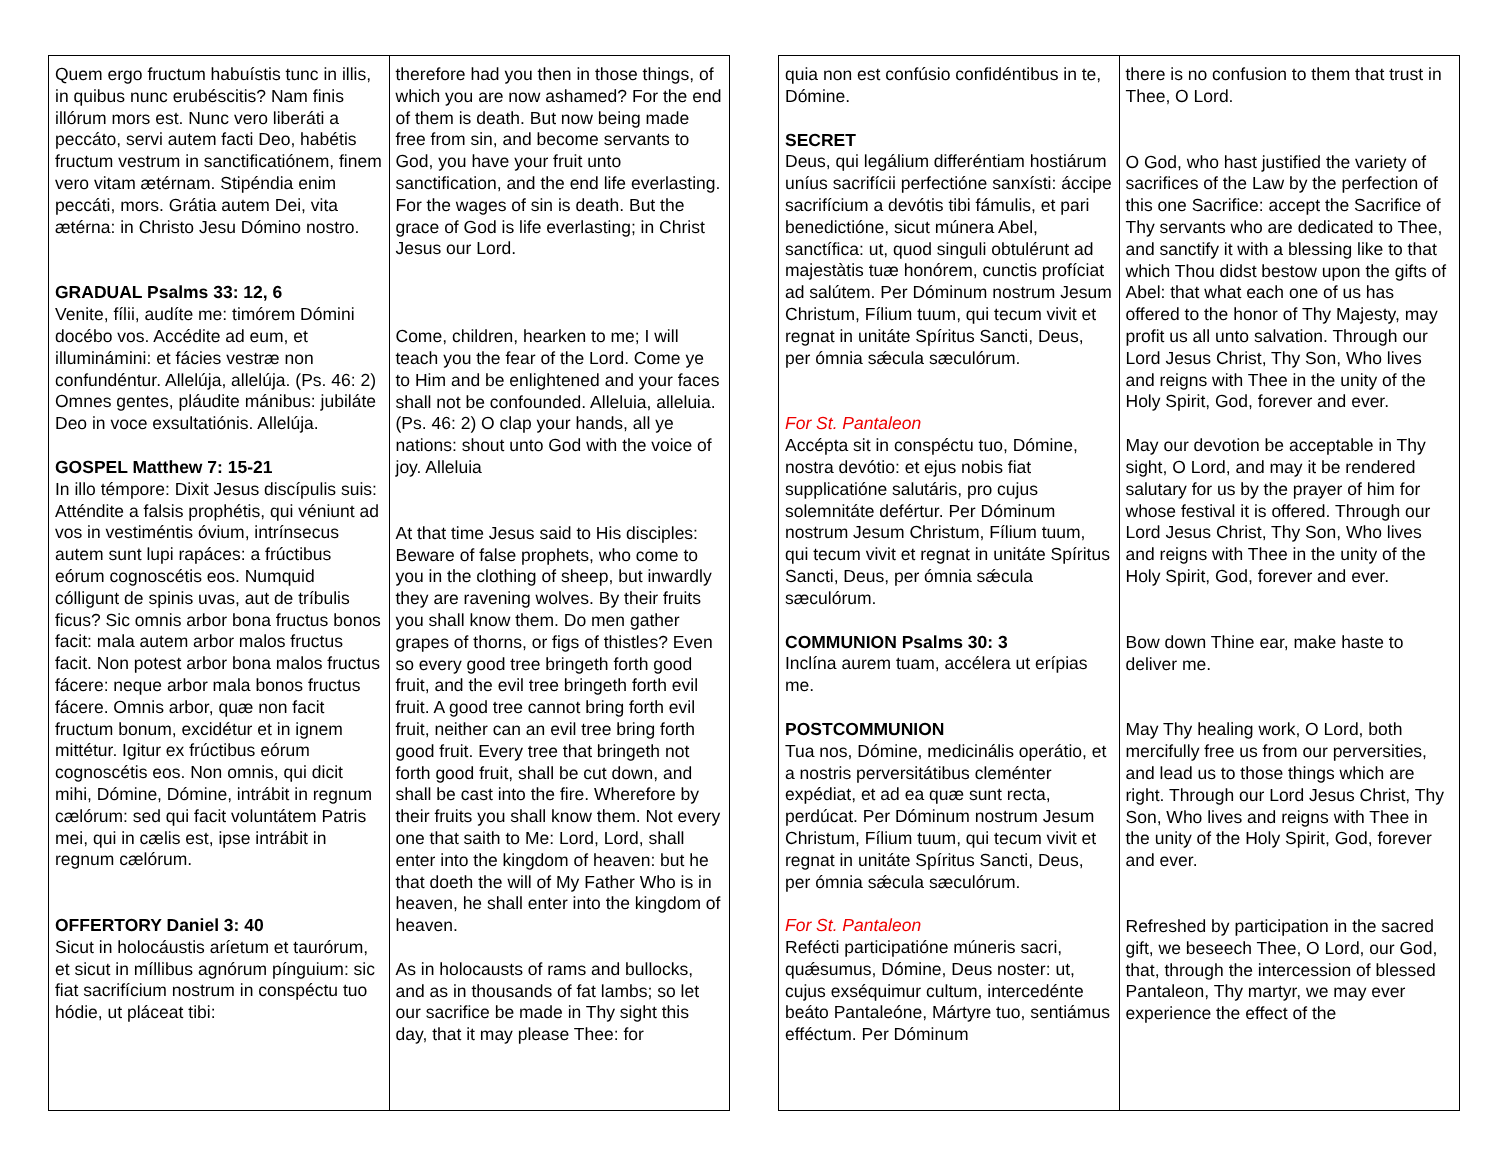| Quem ergo fructum habuístis tunc in illis, in quibus nunc erubéscitis? Nam finis illórum mors est. Nunc vero liberáti a peccáto, servi autem facti Deo, habétis fructum vestrum in sanctificatiónem, finem vero vitam ætérnam. Stipéndia enim peccáti, mors. Grátia autem Dei, vita ætérna: in Christo Jesu Dómino nostro. GRADUAL Psalms 33: 12, 6 Venite, fílii, audíte me: timórem Dómini docébo vos. Accédite ad eum, et illuminámini: et fácies vestræ non confundéntur. Allelúja, allelúja. (Ps. 46: 2) Omnes gentes, pláudite mánibus: jubiláte Deo in voce exsultatiónis. Allelúja. GOSPEL Matthew 7: 15-21 In illo témpore: Dixit Jesus discípulis suis: Atténdite a falsis prophétis, qui véniunt ad vos in vestiméntis óvium, intrínsecus autem sunt lupi rapáces: a frúctibus eórum cognoscétis eos. Numquid cólligunt de spinis uvas, aut de tríbulis ficus? Sic omnis arbor bona fructus bonos facit: mala autem arbor malos fructus facit. Non potest arbor bona malos fructus fácere: neque arbor mala bonos fructus fácere. Omnis arbor, quæ non facit fructum bonum, excidétur et in ignem mittétur. Igitur ex frúctibus eórum cognoscétis eos. Non omnis, qui dicit mihi, Dómine, Dómine, intrábit in regnum cælórum: sed qui facit voluntátem Patris mei, qui in cælis est, ipse intrábit in regnum cælórum. OFFERTORY Daniel 3: 40 Sicut in holocáustis aríetum et taurórum, et sicut in míllibus agnórum pínguium: sic fiat sacrifícium nostrum in conspéctu tuo hódie, ut pláceat tibi: | therefore had you then in those things, of which you are now ashamed? For the end of them is death. But now being made free from sin, and become servants to God, you have your fruit unto sanctification, and the end life everlasting. For the wages of sin is death. But the grace of God is life everlasting; in Christ Jesus our Lord. Come, children, hearken to me; I will teach you the fear of the Lord. Come ye to Him and be enlightened and your faces shall not be confounded. Alleluia, alleluia. (Ps. 46: 2) O clap your hands, all ye nations: shout unto God with the voice of joy. Alleluia At that time Jesus said to His disciples: Beware of false prophets, who come to you in the clothing of sheep, but inwardly they are ravening wolves. By their fruits you shall know them. Do men gather grapes of thorns, or figs of thistles? Even so every good tree bringeth forth good fruit, and the evil tree bringeth forth evil fruit. A good tree cannot bring forth evil fruit, neither can an evil tree bring forth good fruit. Every tree that bringeth not forth good fruit, shall be cut down, and shall be cast into the fire. Wherefore by their fruits you shall know them. Not every one that saith to Me: Lord, Lord, shall enter into the kingdom of heaven: but he that doeth the will of My Father Who is in heaven, he shall enter into the kingdom of heaven. As in holocausts of rams and bullocks, and as in thousands of fat lambs; so let our sacrifice be made in Thy sight this day, that it may please Thee: for |
| quia non est confúsio confidéntibus in te, Dómine. SECRET Deus, qui legálium differéntiam hostiárum uníus sacrifícii perfectióne sanxísti: áccipe sacrifícium a devótis tibi fámulis, et pari benedictióne, sicut múnera Abel, sanctífica: ut, quod singuli obtulérunt ad majestàtis tuæ honórem, cunctis profíciat ad salútem. Per Dóminum nostrum Jesum Christum, Fílium tuum, qui tecum vivit et regnat in unitáte Spíritus Sancti, Deus, per ómnia sǽcula sæculórum. For St. Pantaleon Accépta sit in conspéctu tuo, Dómine, nostra devótio: et ejus nobis fiat supplicatióne salutáris, pro cujus solemnitáte defértur. Per Dóminum nostrum Jesum Christum, Fílium tuum, qui tecum vivit et regnat in unitáte Spíritus Sancti, Deus, per ómnia sǽcula sæculórum. COMMUNION Psalms 30: 3 Inclína aurem tuam, accélera ut erípias me. POSTCOMMUNION Tua nos, Dómine, medicinális operátio, et a nostris perversitátibus cleménter expédiat, et ad ea quæ sunt recta, perdúcat. Per Dóminum nostrum Jesum Christum, Fílium tuum, qui tecum vivit et regnat in unitáte Spíritus Sancti, Deus, per ómnia sǽcula sæculórum. For St. Pantaleon Refécti participatióne múneris sacri, quǽsumus, Dómine, Deus noster: ut, cujus exséquimur cultum, intercedénte beáto Pantaleóne, Mártyre tuo, sentiámus efféctum. Per Dóminum | there is no confusion to them that trust in Thee, O Lord. O God, who hast justified the variety of sacrifices of the Law by the perfection of this one Sacrifice: accept the Sacrifice of Thy servants who are dedicated to Thee, and sanctify it with a blessing like to that which Thou didst bestow upon the gifts of Abel: that what each one of us has offered to the honor of Thy Majesty, may profit us all unto salvation. Through our Lord Jesus Christ, Thy Son, Who lives and reigns with Thee in the unity of the Holy Spirit, God, forever and ever. May our devotion be acceptable in Thy sight, O Lord, and may it be rendered salutary for us by the prayer of him for whose festival it is offered. Through our Lord Jesus Christ, Thy Son, Who lives and reigns with Thee in the unity of the Holy Spirit, God, forever and ever. Bow down Thine ear, make haste to deliver me. May Thy healing work, O Lord, both mercifully free us from our perversities, and lead us to those things which are right. Through our Lord Jesus Christ, Thy Son, Who lives and reigns with Thee in the unity of the Holy Spirit, God, forever and ever. Refreshed by participation in the sacred gift, we beseech Thee, O Lord, our God, that, through the intercession of blessed Pantaleon, Thy martyr, we may ever experience the effect of the |